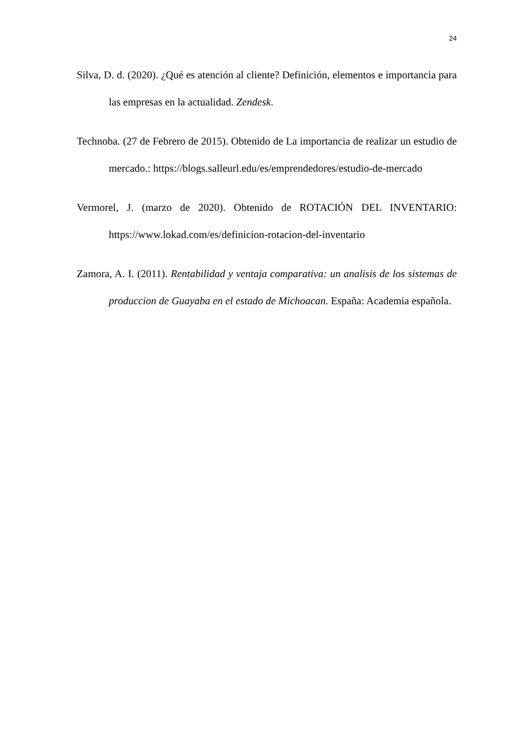24
Silva, D. d. (2020). ¿Qué es atención al cliente? Definición, elementos e importancia para las empresas en la actualidad. Zendesk.
Technoba. (27 de Febrero de 2015). Obtenido de La importancia de realizar un estudio de mercado.: https://blogs.salleurl.edu/es/emprendedores/estudio-de-mercado
Vermorel, J. (marzo de 2020). Obtenido de ROTACIÓN DEL INVENTARIO: https://www.lokad.com/es/definicion-rotacion-del-inventario
Zamora, A. I. (2011). Rentabilidad y ventaja comparativa: un analisis de los sistemas de produccion de Guayaba en el estado de Michoacan. España: Academia española.